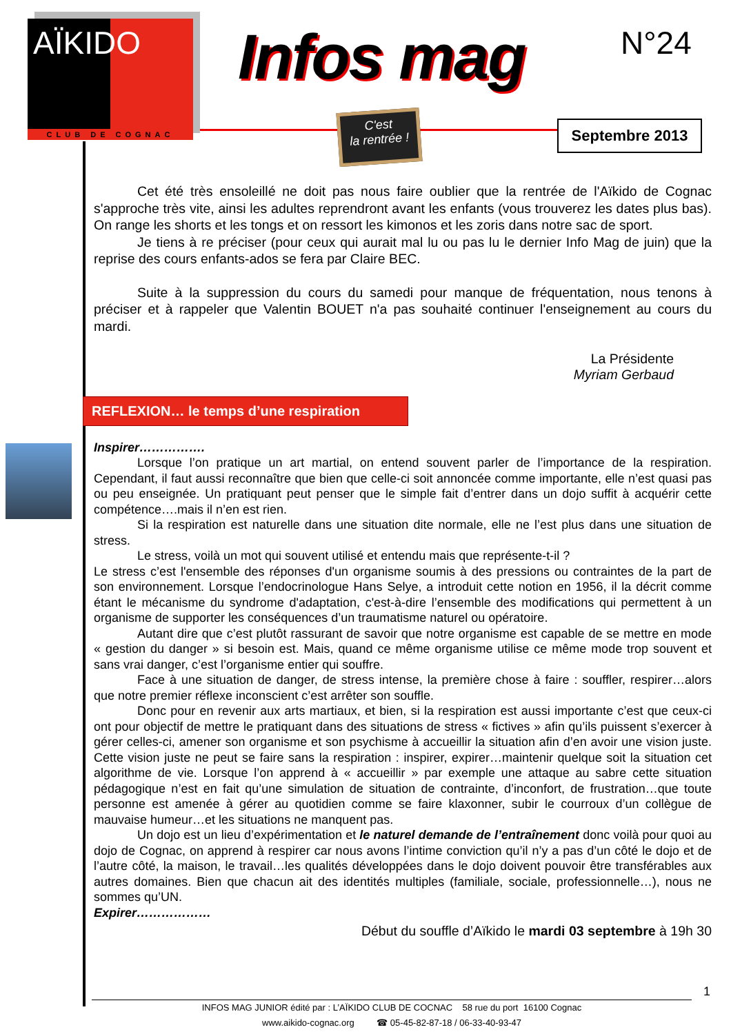AÏKIDO
CLUB DE COGNAC
Infos mag N°24
C'est
la rentrée !
Septembre 2013
Cet été très ensoleillé ne doit pas nous faire oublier que la rentrée de l'Aïkido de Cognac s'approche très vite, ainsi les adultes reprendront avant les enfants (vous trouverez les dates plus bas). On range les shorts et les tongs et on ressort les kimonos et les zoris dans notre sac de sport.
Je tiens à re préciser (pour ceux qui aurait mal lu ou pas lu le dernier Info Mag de juin) que la reprise des cours enfants-ados se fera par Claire BEC.
Suite à la suppression du cours du samedi pour manque de fréquentation, nous tenons à préciser et à rappeler que Valentin BOUET n'a pas souhaité continuer l'enseignement au cours du mardi.
La Présidente
Myriam Gerbaud
REFLEXION… le temps d’une respiration
Inspirer…………….
Lorsque l’on pratique un art martial, on entend souvent parler de l’importance de la respiration. Cependant, il faut aussi reconnaître que bien que celle-ci soit annoncée comme importante, elle n’est quasi pas ou peu enseignée. Un pratiquant peut penser que le simple fait d’entrer dans un dojo suffit à acquérir cette compétence….mais il n’en est rien.
Si la respiration est naturelle dans une situation dite normale, elle ne l’est plus dans une situation de stress.
Le stress, voilà un mot qui souvent utilisé et entendu mais que représente-t-il ?
Le stress c’est l'ensemble des réponses d'un organisme soumis à des pressions ou contraintes de la part de son environnement. Lorsque l’endocrinologue Hans Selye, a introduit cette notion en 1956, il la décrit comme étant le mécanisme du syndrome d'adaptation, c'est-à-dire l’ensemble des modifications qui permettent à un organisme de supporter les conséquences d’un traumatisme naturel ou opératoire.
Autant dire que c’est plutôt rassurant de savoir que notre organisme est capable de se mettre en mode « gestion du danger » si besoin est. Mais, quand ce même organisme utilise ce même mode trop souvent et sans vrai danger, c’est l’organisme entier qui souffre.
Face à une situation de danger, de stress intense, la première chose à faire : souffler, respirer…alors que notre premier réflexe inconscient c’est arrêter son souffle.
Donc pour en revenir aux arts martiaux, et bien, si la respiration est aussi importante c’est que ceux-ci ont pour objectif de mettre le pratiquant dans des situations de stress « fictives » afin qu’ils puissent s’exercer à gérer celles-ci, amener son organisme et son psychisme à accueillir la situation afin d’en avoir une vision juste. Cette vision juste ne peut se faire sans la respiration : inspirer, expirer…maintenir quelque soit la situation cet algorithme de vie. Lorsque l’on apprend à « accueillir » par exemple une attaque au sabre cette situation pédagogique n’est en fait qu’une simulation de situation de contrainte, d’inconfort, de frustration…que toute personne est amenée à gérer au quotidien comme se faire klaxonner, subir le courroux d’un collègue de mauvaise humeur…et les situations ne manquent pas.
Un dojo est un lieu d’expérimentation et le naturel demande de l’entraînement donc voilà pour quoi au dojo de Cognac, on apprend à respirer car nous avons l’intime conviction qu’il n’y a pas d’un côté le dojo et de l’autre côté, la maison, le travail…les qualités développées dans le dojo doivent pouvoir être transférables aux autres domaines. Bien que chacun ait des identités multiples (familiale, sociale, professionnelle…), nous ne sommes qu’UN.
Expirer………………
Début du souffle d’Aïkido le mardi 03 septembre à 19h 30
1
INFOS MAG JUNIOR édité par : L’AÏKIDO CLUB DE COCNAC 58 rue du port 16100 Cognac
www.aikido-cognac.org ☎ 05-45-82-87-18 / 06-33-40-93-47